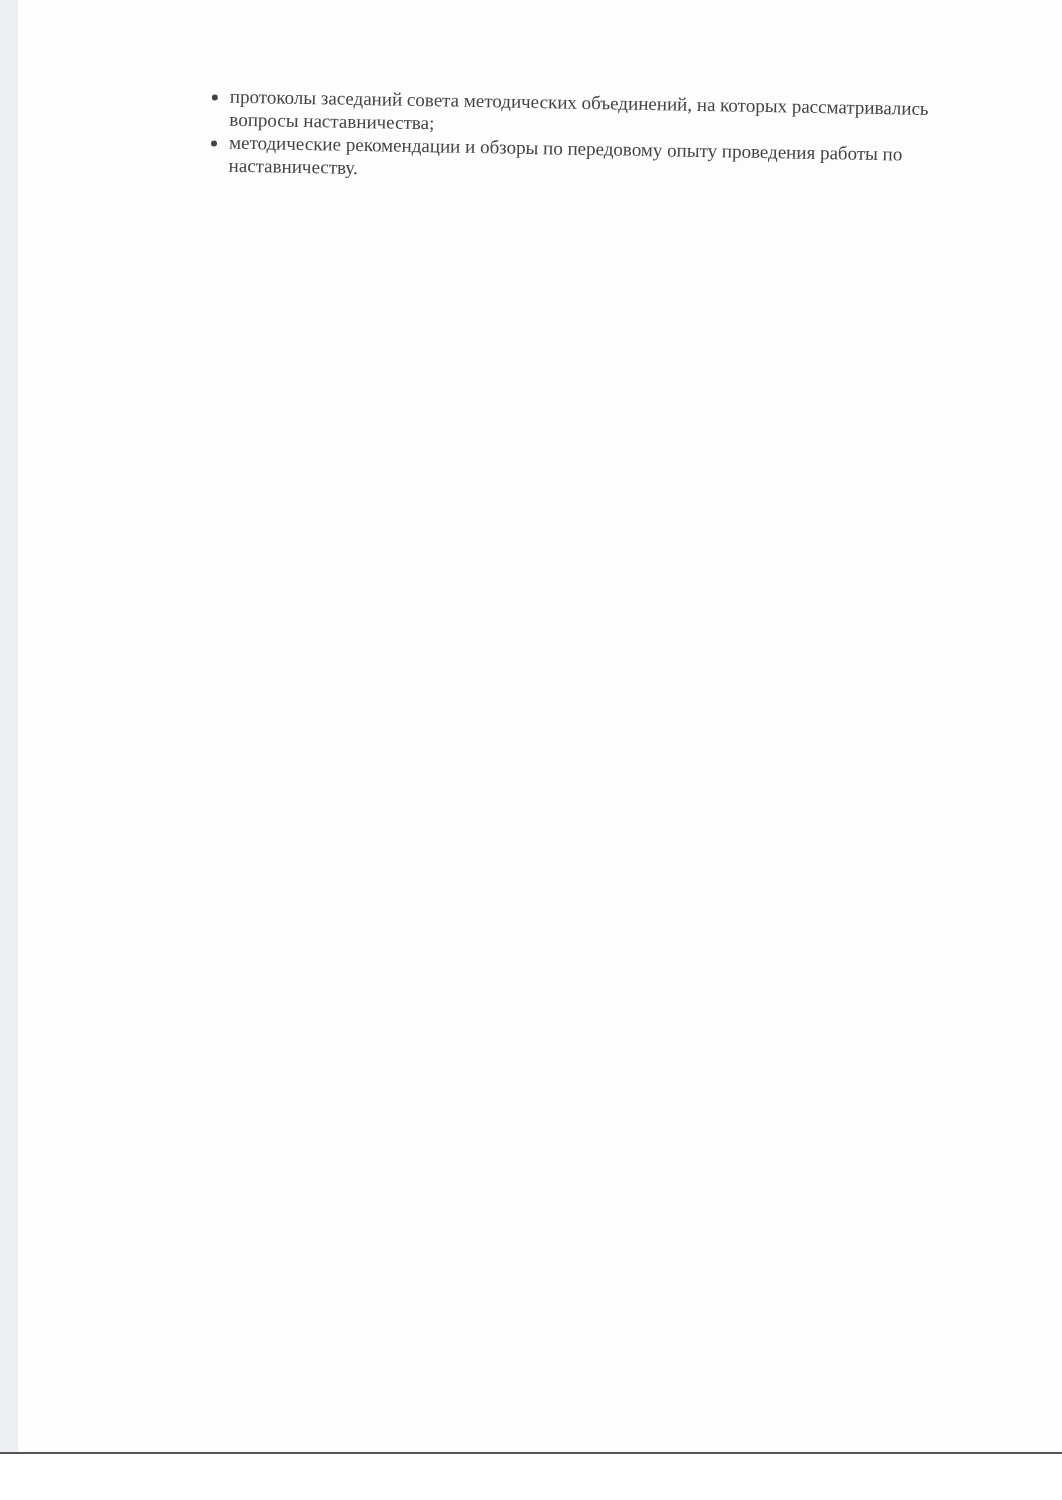протоколы заседаний совета методических объединений, на которых рассматривались вопросы наставничества;
методические рекомендации и обзоры по передовому опыту проведения работы по наставничеству.